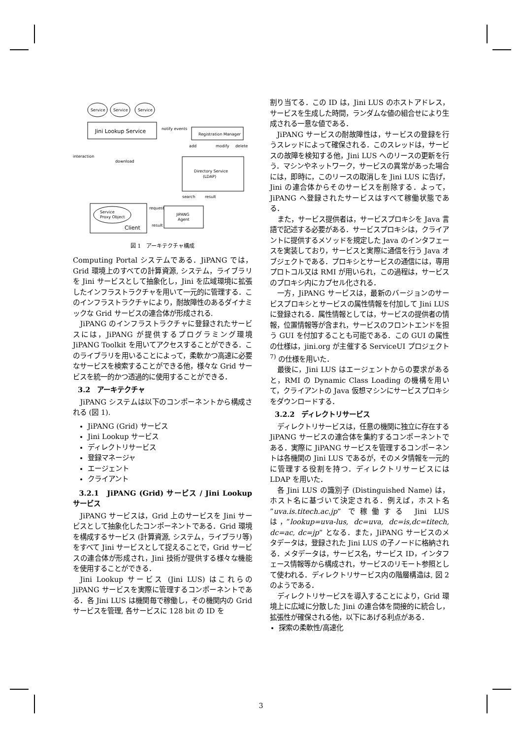Service
Service
Service
Jini Lookup Service
notify events
Registration Manager
add
modify
delete
Directory Service
(LDAP)
interaction
download
search
result
Service
Proxy Object
Client
request
result
JiPANG
Agent
図 1　アーキテクチャ構成
Computing Portal システムである．JiPANG では，Grid 環境上のすべての計算資源, システム，ライブラリを Jini サービスとして抽象化し，Jini を広域環境に拡張したインフラストラクチャを用いて一元的に管理する．このインフラストラクチャにより，耐故障性のあるダイナミックな Grid サービスの連合体が形成される.
JiPANG のインフラストラクチャに登録されたサービスには，JiPANG が提供するプログラミング環境 JiPANG Toolkit を用いてアクセスすることができる．このライブラリを用いることによって，柔軟かつ高速に必要なサービスを検索することができる他，様々な Grid サービスを統一的かつ透過的に使用することができる．
3.2　アーキテクチャ
JiPANG システムは以下のコンポーネントから構成される (図 1).
JiPANG (Grid) サービス
Jini Lookup サービス
ディレクトリサービス
登録マネージャ
エージェント
クライアント
3.2.1　JiPANG (Grid) サービス / Jini Lookup サービス
JiPANG サービスは，Grid 上のサービスを Jini サービスとして抽象化したコンポーネントである．Grid 環境を構成するサービス (計算資源, システム，ライブラリ等) をすべて Jini サービスとして捉えることで，Grid サービスの連合体が形成され，Jini 技術が提供する様々な機能を使用することができる．
Jini Lookup サービス (Jini LUS) はこれらの JiPANG サービスを実際に管理するコンポーネントである．各 Jini LUS は機関毎で稼働し，その機関内の Grid サービスを管理, 各サービスに 128 bit の ID を
割り当てる．この ID は，Jini LUS のホストアドレス，サービスを生成した時間，ランダムな値の組合せにより生成される一意な値である．
JiPANG サービスの耐故障性は，サービスの登録を行うスレッドによって確保される．このスレッドは，サービスの故障を検知する他，Jini LUS へのリースの更新を行う．マシンやネットワーク，サービスの異常があった場合には，即時に，このリースの取消しを Jini LUS に告げ，Jini の連合体からそのサービスを削除する．よって，JiPANG へ登録されたサービスはすべて稼働状態である．
また，サービス提供者は，サービスプロキシを Java 言語で記述する必要がある．サービスプロキシは，クライアントに提供するメソッドを規定した Java のインタフェースを実装しており，サービスと実際に通信を行う Java オブジェクトである．プロキシとサービスの通信には，専用プロトコル又は RMI が用いられ，この過程は，サービスのプロキシ内にカプセル化される．
一方，JiPANG サービスは，最新のバージョンのサービスプロキシとサービスの属性情報を付加して Jini LUS に登録される．属性情報としては，サービスの提供者の情報，位置情報等が含まれ，サービスのフロントエンドを担う GUI を付加することも可能である．この GUI の属性の仕様は，jini.org が主催する ServiceUI プロジェクト <sup>7)</sup> の仕様を用いた．
最後に，Jini LUS はエージェントからの要求があると，RMI の Dynamic Class Loading の機構を用いて，クライアントの Java 仮想マシンにサービスプロキシをダウンロードする．
3.2.2　ディレクトリサービス
ディレクトリサービスは，任意の機関に独立に存在する JiPANG サービスの連合体を集約するコンポーネントである．実際に JiPANG サービスを管理するコンポーネントは各機関の Jini LUS であるが，そのメタ情報を一元的に管理する役割を持つ．ディレクトリサービスには LDAP を用いた．
各 Jini LUS の識別子 (Distinguished Name) は，ホスト名に基づいて決定される．例えば，ホスト名 ”uva.is.titech.ac.jp” で稼働する Jini LUS は，”lookup=uva-lus, dc=uva, dc=is,dc=titech, dc=ac, dc=jp” となる．また，JiPANG サービスのメタデータは，登録された Jini LUS の子ノードに格納される．メタデータは，サービス名，サービス ID，インタフェース情報等から構成され，サービスのリモート参照として使われる．ディレクトリサービス内の階層構造は, 図 2 のようである．
ディレクトリサービスを導入することにより，Grid 環境上に広域に分散した Jini の連合体を間接的に統合し，拡張性が確保される他，以下にあげる利点がある．
探索の柔軟性/高速化
3